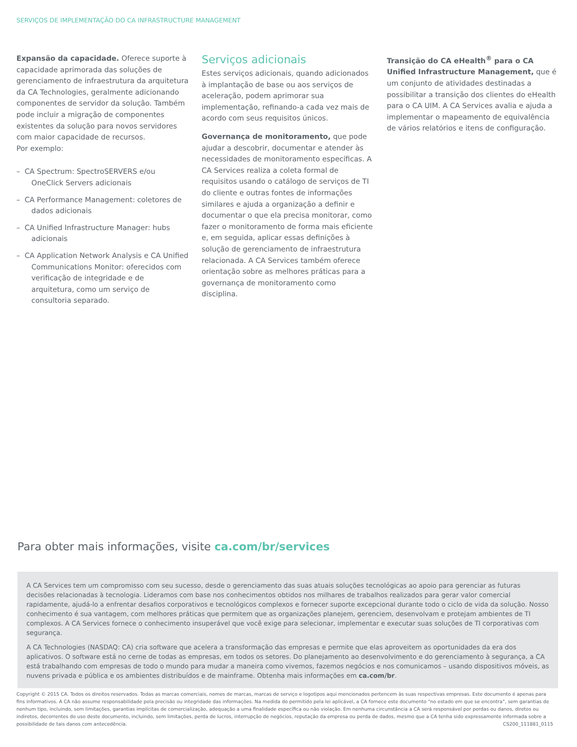SERVIÇOS DE IMPLEMENTAÇÃO DO CA INFRASTRUCTURE MANAGEMENT
Expansão da capacidade. Oferece suporte à capacidade aprimorada das soluções de gerenciamento de infraestrutura da arquitetura da CA Technologies, geralmente adicionando componentes de servidor da solução. Também pode incluir a migração de componentes existentes da solução para novos servidores com maior capacidade de recursos.
Por exemplo:
– CA Spectrum: SpectroSERVERS e/ou OneClick Servers adicionais
– CA Performance Management: coletores de dados adicionais
– CA Unified Infrastructure Manager: hubs adicionais
– CA Application Network Analysis e CA Unified Communications Monitor: oferecidos com verificação de integridade e de arquitetura, como um serviço de consultoria separado.
Serviços adicionais
Estes serviços adicionais, quando adicionados à implantação de base ou aos serviços de aceleração, podem aprimorar sua implementação, refinando-a cada vez mais de acordo com seus requisitos únicos.
Governança de monitoramento, que pode ajudar a descobrir, documentar e atender às necessidades de monitoramento específicas. A CA Services realiza a coleta formal de requisitos usando o catálogo de serviços de TI do cliente e outras fontes de informações similares e ajuda a organização a definir e documentar o que ela precisa monitorar, como fazer o monitoramento de forma mais eficiente e, em seguida, aplicar essas definições à solução de gerenciamento de infraestrutura relacionada. A CA Services também oferece orientação sobre as melhores práticas para a governança de monitoramento como disciplina.
Transição do CA eHealth<sup>®</sup> para o CA Unified Infrastructure Management, que é um conjunto de atividades destinadas a possibilitar a transição dos clientes do eHealth para o CA UIM. A CA Services avalia e ajuda a implementar o mapeamento de equivalência de vários relatórios e itens de configuração.
Para obter mais informações, visite ca.com/br/services
A CA Services tem um compromisso com seu sucesso, desde o gerenciamento das suas atuais soluções tecnológicas ao apoio para gerenciar as futuras decisões relacionadas à tecnologia. Lideramos com base nos conhecimentos obtidos nos milhares de trabalhos realizados para gerar valor comercial rapidamente, ajudá-lo a enfrentar desafios corporativos e tecnológicos complexos e fornecer suporte excepcional durante todo o ciclo de vida da solução. Nosso conhecimento é sua vantagem, com melhores práticas que permitem que as organizações planejem, gerenciem, desenvolvam e protejam ambientes de TI complexos. A CA Services fornece o conhecimento insuperável que você exige para selecionar, implementar e executar suas soluções de TI corporativas com segurança.
A CA Technologies (NASDAQ: CA) cria software que acelera a transformação das empresas e permite que elas aproveitem as oportunidades da era dos aplicativos. O software está no cerne de todas as empresas, em todos os setores. Do planejamento ao desenvolvimento e do gerenciamento à segurança, a CA está trabalhando com empresas de todo o mundo para mudar a maneira como vivemos, fazemos negócios e nos comunicamos – usando dispositivos móveis, as nuvens privada e pública e os ambientes distribuídos e de mainframe. Obtenha mais informações em ca.com/br.
Copyright © 2015 CA. Todos os direitos reservados. Todas as marcas comerciais, nomes de marcas, marcas de serviço e logotipos aqui mencionados pertencem às suas respectivas empresas. Este documento é apenas para fins informativos. A CA não assume responsabilidade pela precisão ou integridade das informações. Na medida do permitido pela lei aplicável, a CA fornece este documento “no estado em que se encontra”, sem garantias de nenhum tipo, incluindo, sem limitações, garantias implícitas de comercialização, adequação a uma finalidade específica ou não violação. Em nenhuma circunstância a CA será responsável por perdas ou danos, diretos ou indiretos, decorrentes do uso deste documento, incluindo, sem limitações, perda de lucros, interrupção de negócios, reputação da empresa ou perda de dados, mesmo que a CA tenha sido expressamente informada sobre a possibilidade de tais danos com antecedência. CS200_111881_0115